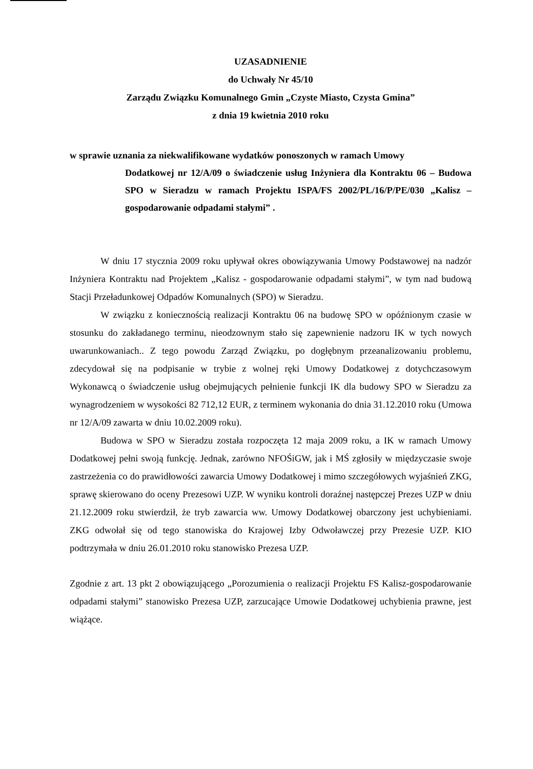UZASADNIENIE
do Uchwały Nr 45/10
Zarządu Związku Komunalnego Gmin „Czyste Miasto, Czysta Gmina”
z dnia 19 kwietnia 2010 roku
w sprawie uznania za niekwalifikowane wydatków ponoszonych w ramach Umowy
Dodatkowej nr 12/A/09 o świadczenie usług Inżyniera dla Kontraktu 06 – Budowa SPO w Sieradzu w ramach Projektu ISPA/FS 2002/PL/16/P/PE/030 „Kalisz – gospodarowanie odpadami stałymi” .
W dniu 17 stycznia 2009 roku upływał okres obowiązywania Umowy Podstawowej na nadzór Inżyniera Kontraktu nad Projektem „Kalisz - gospodarowanie odpadami stałymi”, w tym nad budową Stacji Przeładunkowej Odpadów Komunalnych (SPO) w Sieradzu.
W związku z koniecznością realizacji Kontraktu 06 na budowę SPO w opóźnionym czasie w stosunku do zakładanego terminu, nieodzownym stało się zapewnienie nadzoru IK w tych nowych uwarunkowaniach.. Z tego powodu Zarząd Związku, po dogłębnym przeanalizowaniu problemu, zdecydował się na podpisanie w trybie z wolnej ręki Umowy Dodatkowej z dotychczasowym Wykonawcą o świadczenie usług obejmujących pełnienie funkcji IK dla budowy SPO w Sieradzu za wynagrodzeniem w wysokości 82 712,12 EUR, z terminem wykonania do dnia 31.12.2010 roku (Umowa nr 12/A/09 zawarta w dniu 10.02.2009 roku).
Budowa w SPO w Sieradzu została rozpoczęta 12 maja 2009 roku, a IK w ramach Umowy Dodatkowej pełni swoją funkcję. Jednak, zarówno NFOŚiGW, jak i MŚ zgłosiły w międzyczasie swoje zastrzeżenia co do prawidłowości zawarcia Umowy Dodatkowej i mimo szczegółowych wyjaśnień ZKG, sprawę skierowano do oceny Prezesowi UZP. W wyniku kontroli doraźnej następczej Prezes UZP w dniu 21.12.2009 roku stwierdził, że tryb zawarcia ww. Umowy Dodatkowej obarczony jest uchybieniami. ZKG odwołał się od tego stanowiska do Krajowej Izby Odwoławczej przy Prezesie UZP. KIO podtrzymała w dniu 26.01.2010 roku stanowisko Prezesa UZP.
Zgodnie z art. 13 pkt 2 obowiązującego „Porozumienia o realizacji Projektu FS Kalisz-gospodarowanie odpadami stałymi” stanowisko Prezesa UZP, zarzucające Umowie Dodatkowej uchybienia prawne, jest wiążące.